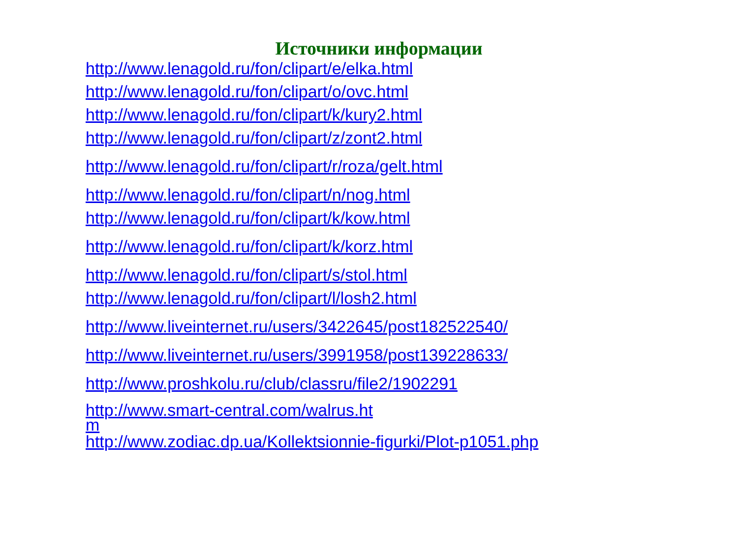Источники информации
http://www.lenagold.ru/fon/clipart/e/elka.html
http://www.lenagold.ru/fon/clipart/o/ovc.html
http://www.lenagold.ru/fon/clipart/k/kury2.html
http://www.lenagold.ru/fon/clipart/z/zont2.html
http://www.lenagold.ru/fon/clipart/r/roza/gelt.html
http://www.lenagold.ru/fon/clipart/n/nog.html
http://www.lenagold.ru/fon/clipart/k/kow.html
http://www.lenagold.ru/fon/clipart/k/korz.html
http://www.lenagold.ru/fon/clipart/s/stol.html
http://www.lenagold.ru/fon/clipart/l/losh2.html
http://www.liveinternet.ru/users/3422645/post182522540/
http://www.liveinternet.ru/users/3991958/post139228633/
http://www.proshkolu.ru/club/classru/file2/1902291
http://www.smart-central.com/walrus.ht
m
http://www.zodiac.dp.ua/Kollektsionnie-figurki/Plot-p1051.php